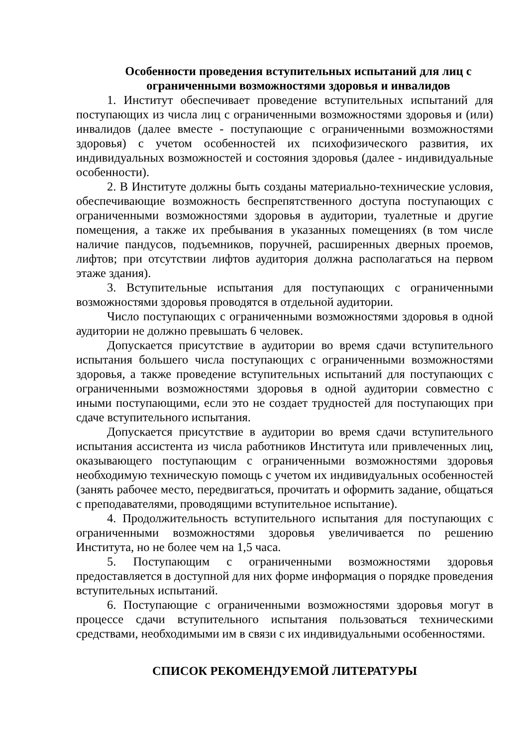Особенности проведения вступительных испытаний для лиц с ограниченными возможностями здоровья и инвалидов
1. Институт обеспечивает проведение вступительных испытаний для поступающих из числа лиц с ограниченными возможностями здоровья и (или) инвалидов (далее вместе - поступающие с ограниченными возможностями здоровья) с учетом особенностей их психофизического развития, их индивидуальных возможностей и состояния здоровья (далее - индивидуальные особенности).
2. В Институте должны быть созданы материально-технические условия, обеспечивающие возможность беспрепятственного доступа поступающих с ограниченными возможностями здоровья в аудитории, туалетные и другие помещения, а также их пребывания в указанных помещениях (в том числе наличие пандусов, подъемников, поручней, расширенных дверных проемов, лифтов; при отсутствии лифтов аудитория должна располагаться на первом этаже здания).
3. Вступительные испытания для поступающих с ограниченными возможностями здоровья проводятся в отдельной аудитории.
Число поступающих с ограниченными возможностями здоровья в одной аудитории не должно превышать 6 человек.
Допускается присутствие в аудитории во время сдачи вступительного испытания большего числа поступающих с ограниченными возможностями здоровья, а также проведение вступительных испытаний для поступающих с ограниченными возможностями здоровья в одной аудитории совместно с иными поступающими, если это не создает трудностей для поступающих при сдаче вступительного испытания.
Допускается присутствие в аудитории во время сдачи вступительного испытания ассистента из числа работников Института или привлеченных лиц, оказывающего поступающим с ограниченными возможностями здоровья необходимую техническую помощь с учетом их индивидуальных особенностей (занять рабочее место, передвигаться, прочитать и оформить задание, общаться с преподавателями, проводящими вступительное испытание).
4. Продолжительность вступительного испытания для поступающих с ограниченными возможностями здоровья увеличивается по решению Института, но не более чем на 1,5 часа.
5. Поступающим с ограниченными возможностями здоровья предоставляется в доступной для них форме информация о порядке проведения вступительных испытаний.
6. Поступающие с ограниченными возможностями здоровья могут в процессе сдачи вступительного испытания пользоваться техническими средствами, необходимыми им в связи с их индивидуальными особенностями.
СПИСОК РЕКОМЕНДУЕМОЙ ЛИТЕРАТУРЫ